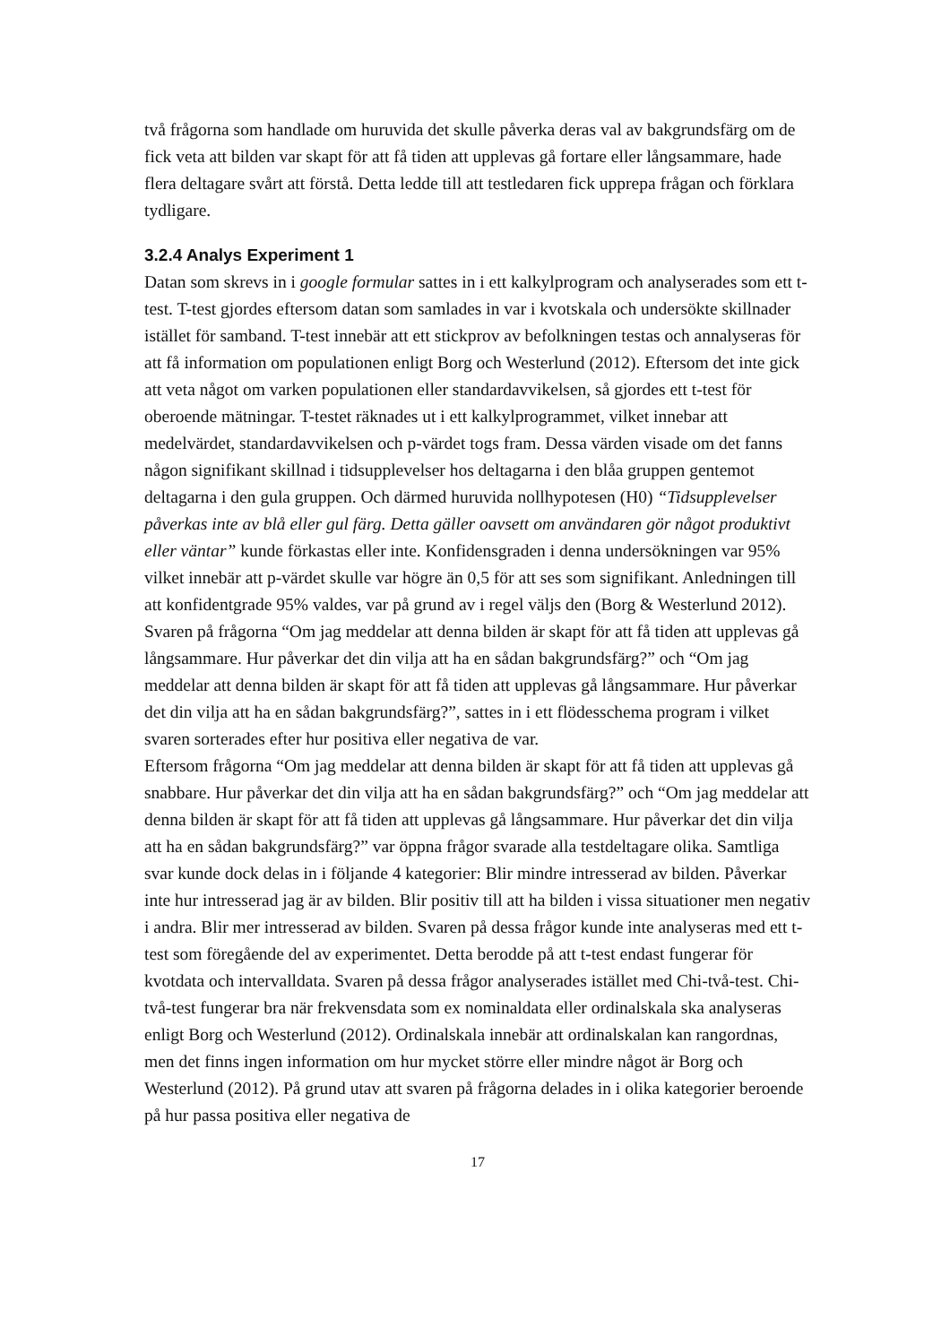två frågorna som handlade om huruvida det skulle påverka deras val av bakgrundsfärg om de fick veta att bilden var skapt för att få tiden att upplevas gå fortare eller långsammare, hade flera deltagare svårt att förstå. Detta ledde till att testledaren fick upprepa frågan och förklara tydligare.
3.2.4 Analys Experiment 1
Datan som skrevs in i google formular sattes in i ett kalkylprogram och analyserades som ett t-test. T-test gjordes eftersom datan som samlades in var i kvotskala och undersökte skillnader istället för samband. T-test innebär att ett stickprov av befolkningen testas och annalyseras för att få information om populationen enligt Borg och Westerlund (2012). Eftersom det inte gick att veta något om varken populationen eller standardavvikelsen, så gjordes ett t-test för oberoende mätningar. T-testet räknades ut i ett kalkylprogrammet, vilket innebar att medelvärdet, standardavvikelsen och p-värdet togs fram. Dessa värden visade om det fanns någon signifikant skillnad i tidsupplevelser hos deltagarna i den blåa gruppen gentemot deltagarna i den gula gruppen. Och därmed huruvida nollhypotesen (H0) “Tidsupplevelser påverkas inte av blå eller gul färg. Detta gäller oavsett om användaren gör något produktivt eller väntar” kunde förkastas eller inte. Konfidensgraden i denna undersökningen var 95% vilket innebär att p-värdet skulle var högre än 0,5 för att ses som signifikant. Anledningen till att konfidentgrade 95% valdes, var på grund av i regel väljs den (Borg & Westerlund 2012).
Svaren på frågorna “Om jag meddelar att denna bilden är skapt för att få tiden att upplevas gå långsammare. Hur påverkar det din vilja att ha en sådan bakgrundsfärg?” och “Om jag meddelar att denna bilden är skapt för att få tiden att upplevas gå långsammare. Hur påverkar det din vilja att ha en sådan bakgrundsfärg?”, sattes in i ett flödesschema program i vilket svaren sorterades efter hur positiva eller negativa de var.
Eftersom frågorna “Om jag meddelar att denna bilden är skapt för att få tiden att upplevas gå snabbare. Hur påverkar det din vilja att ha en sådan bakgrundsfärg?” och “Om jag meddelar att denna bilden är skapt för att få tiden att upplevas gå långsammare. Hur påverkar det din vilja att ha en sådan bakgrundsfärg?” var öppna frågor svarade alla testdeltagare olika. Samtliga svar kunde dock delas in i följande 4 kategorier: Blir mindre intresserad av bilden. Påverkar inte hur intresserad jag är av bilden. Blir positiv till att ha bilden i vissa situationer men negativ i andra. Blir mer intresserad av bilden. Svaren på dessa frågor kunde inte analyseras med ett t-test som föregående del av experimentet. Detta berodde på att t-test endast fungerar för kvotdata och intervalldata. Svaren på dessa frågor analyserades istället med Chi-två-test. Chi-två-test fungerar bra när frekvensdata som ex nominaldata eller ordinalskala ska analyseras enligt Borg och Westerlund (2012). Ordinalskala innebär att ordinalskalan kan rangordnas, men det finns ingen information om hur mycket större eller mindre något är Borg och Westerlund (2012). På grund utav att svaren på frågorna delades in i olika kategorier beroende på hur passa positiva eller negativa de
17